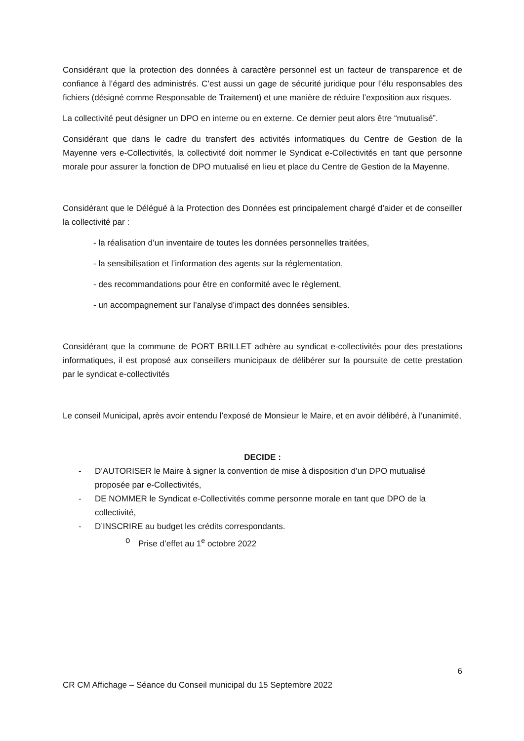Considérant que la protection des données à caractère personnel est un facteur de transparence et de confiance à l’égard des administrés. C’est aussi un gage de sécurité juridique pour l’élu responsables des fichiers (désigné comme Responsable de Traitement) et une manière de réduire l’exposition aux risques.
La collectivité peut désigner un DPO en interne ou en externe. Ce dernier peut alors être “mutualisé”.
Considérant que dans le cadre du transfert des activités informatiques du Centre de Gestion de la Mayenne vers e-Collectivités, la collectivité doit nommer le Syndicat e-Collectivités en tant que personne morale pour assurer la fonction de DPO mutualisé en lieu et place du Centre de Gestion de la Mayenne.
Considérant que le Délégué à la Protection des Données est principalement chargé d’aider et de conseiller la collectivité par :
- la réalisation d’un inventaire de toutes les données personnelles traitées,
- la sensibilisation et l’information des agents sur la réglementation,
- des recommandations pour être en conformité avec le règlement,
- un accompagnement sur l’analyse d’impact des données sensibles.
Considérant que la commune de PORT BRILLET adhère au syndicat e-collectivités pour des prestations informatiques, il est proposé aux conseillers municipaux de délibérer sur la poursuite de cette prestation par le syndicat e-collectivités
Le conseil Municipal, après avoir entendu l’exposé de Monsieur le Maire, et en avoir délibéré, à l’unanimité,
DECIDE :
- D’AUTORISER le Maire à signer la convention de mise à disposition d’un DPO mutualisé proposée par e-Collectivités,
- DE NOMMER le Syndicat e-Collectivités comme personne morale en tant que DPO de la collectivité,
- D’INSCRIRE au budget les crédits correspondants.
o Prise d’effet au 1<sup>e</sup> octobre 2022
6
CR CM Affichage – Séance du Conseil municipal du 15 Septembre 2022